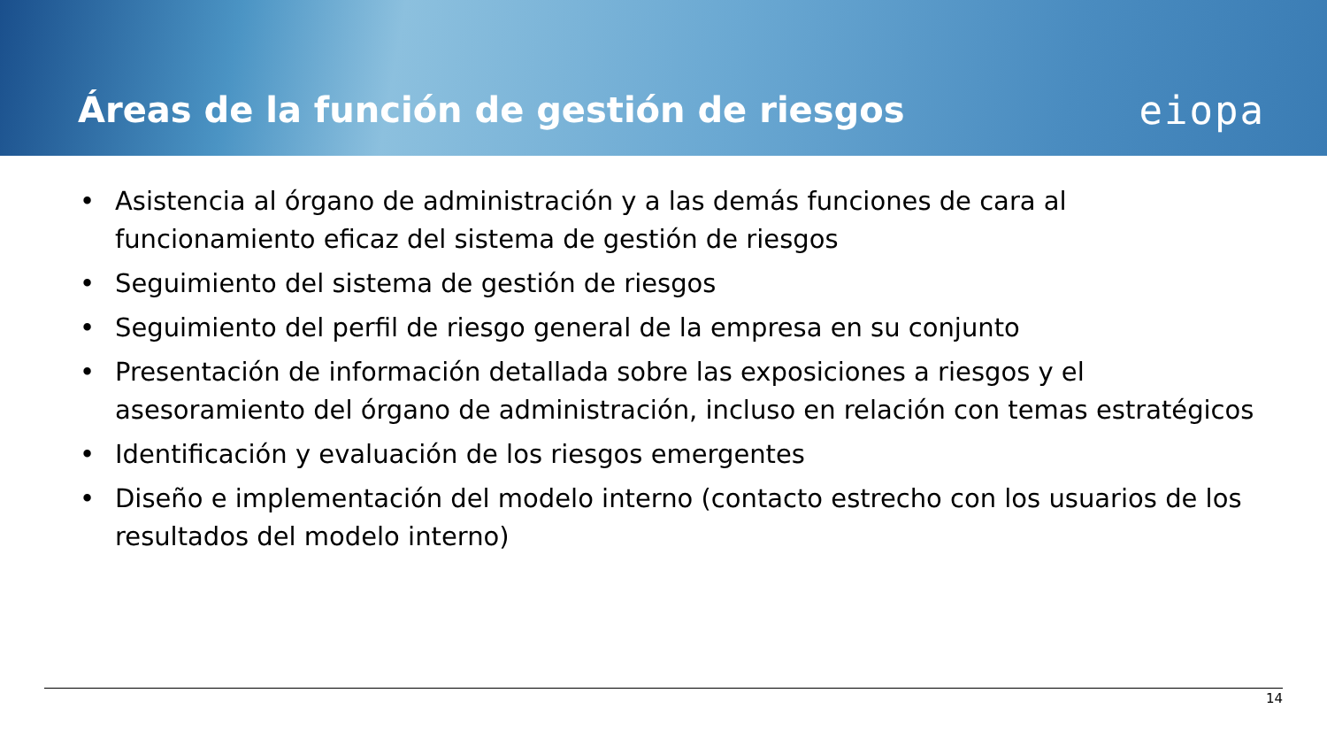Áreas de la función de gestión de riesgos
eiopa
• Asistencia al órgano de administración y a las demás funciones de cara al funcionamiento eficaz del sistema de gestión de riesgos
• Seguimiento del sistema de gestión de riesgos
• Seguimiento del perfil de riesgo general de la empresa en su conjunto
• Presentación de información detallada sobre las exposiciones a riesgos y el asesoramiento del órgano de administración, incluso en relación con temas estratégicos
• Identificación y evaluación de los riesgos emergentes
• Diseño e implementación del modelo interno (contacto estrecho con los usuarios de los resultados del modelo interno)
14